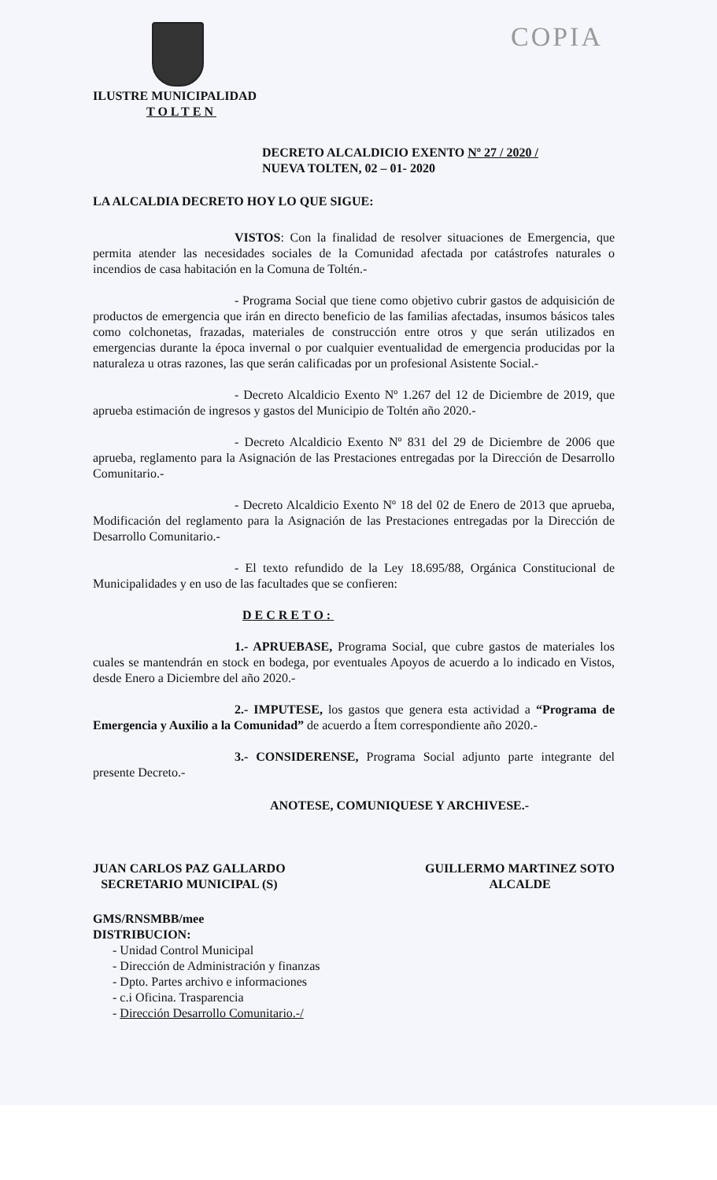COPIA
ILUSTRE MUNICIPALIDAD
TOLTEN
DECRETO ALCALDICIO EXENTO Nº 27 / 2020 /
NUEVA TOLTEN, 02 – 01- 2020
LA ALCALDIA DECRETO HOY LO QUE SIGUE:
VISTOS: Con la finalidad de resolver situaciones de Emergencia, que permita atender las necesidades sociales de la Comunidad afectada por catástrofes naturales o incendios de casa habitación en la Comuna de Toltén.-
- Programa Social que tiene como objetivo cubrir gastos de adquisición de productos de emergencia que irán en directo beneficio de las familias afectadas, insumos básicos tales como colchonetas, frazadas, materiales de construcción entre otros y que serán utilizados en emergencias durante la época invernal o por cualquier eventualidad de emergencia producidas por la naturaleza u otras razones, las que serán calificadas por un profesional Asistente Social.-
- Decreto Alcaldicio Exento Nº 1.267 del 12 de Diciembre de 2019, que aprueba estimación de ingresos y gastos del Municipio de Toltén año 2020.-
- Decreto Alcaldicio Exento Nº 831 del 29 de Diciembre de 2006 que aprueba, reglamento para la Asignación de las Prestaciones entregadas por la Dirección de Desarrollo Comunitario.-
- Decreto Alcaldicio Exento Nº 18 del 02 de Enero de 2013 que aprueba, Modificación del reglamento para la Asignación de las Prestaciones entregadas por la Dirección de Desarrollo Comunitario.-
- El texto refundido de la Ley 18.695/88, Orgánica Constitucional de Municipalidades y en uso de las facultades que se confieren:
DECRETO:
1.- APRUEBASE, Programa Social, que cubre gastos de materiales los cuales se mantendrán en stock en bodega, por eventuales Apoyos de acuerdo a lo indicado en Vistos, desde Enero a Diciembre del año 2020.-
2.- IMPUTESE, los gastos que genera esta actividad a “Programa de Emergencia y Auxilio a la Comunidad” de acuerdo a Ítem correspondiente año 2020.-
3.- CONSIDERENSE, Programa Social adjunto parte integrante del presente Decreto.-
ANOTESE, COMUNIQUESE Y ARCHIVESE.-
JUAN CARLOS PAZ GALLARDO
SECRETARIO MUNICIPAL (S)
GUILLERMO MARTINEZ SOTO
ALCALDE
GMS/RNSMBB/mee
DISTRIBUCION:
- Unidad Control Municipal
- Dirección de Administración y finanzas
- Dpto. Partes archivo e informaciones
- c.i Oficina. Trasparencia
- Dirección Desarrollo Comunitario.-/